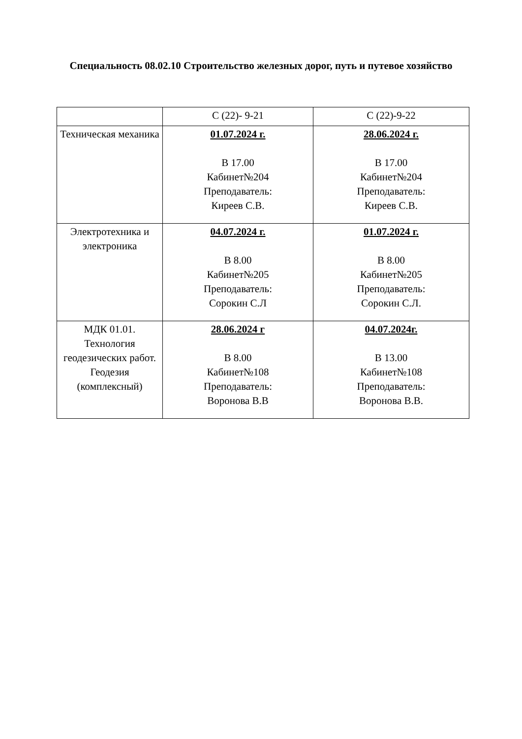Специальность 08.02.10 Строительство железных дорог, путь и путевое хозяйство
| | С (22)- 9-21 | С (22)-9-22 |
| Техническая механика | 01.07.2024 г. В 17.00 Кабинет№204 Преподаватель: Киреев С.В. | 28.06.2024 г. В 17.00 Кабинет№204 Преподаватель: Киреев С.В. |
| Электротехника и электроника | 04.07.2024 г. В 8.00 Кабинет№205 Преподаватель: Сорокин С.Л | 01.07.2024 г. В 8.00 Кабинет№205 Преподаватель: Сорокин С.Л. |
| МДК 01.01. Технология геодезических работ. Геодезия (комплексный) | 28.06.2024 г В 8.00 Кабинет№108 Преподаватель: Воронова В.В | 04.07.2024г. В 13.00 Кабинет№108 Преподаватель: Воронова В.В. |